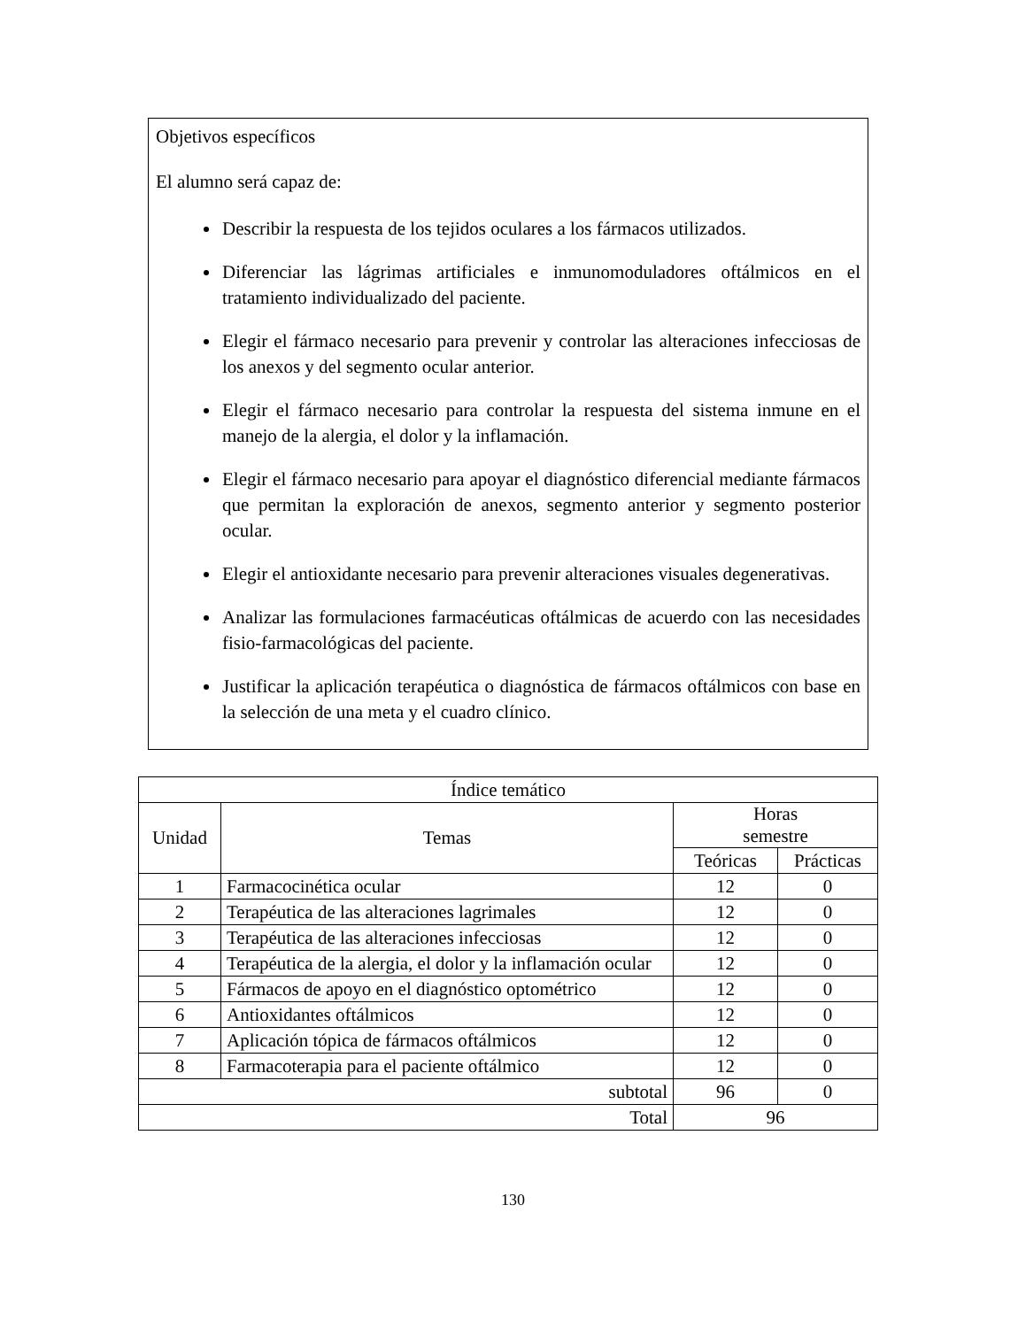Objetivos específicos
El alumno será capaz de:
Describir la respuesta de los tejidos oculares a los fármacos utilizados.
Diferenciar las lágrimas artificiales e inmunomoduladores oftálmicos en el tratamiento individualizado del paciente.
Elegir el fármaco necesario para prevenir y controlar las alteraciones infecciosas de los anexos y del segmento ocular anterior.
Elegir el fármaco necesario para controlar la respuesta del sistema inmune en el manejo de la alergia, el dolor y la inflamación.
Elegir el fármaco necesario para apoyar el diagnóstico diferencial mediante fármacos que permitan la exploración de anexos, segmento anterior y segmento posterior ocular.
Elegir el antioxidante necesario para prevenir alteraciones visuales degenerativas.
Analizar las formulaciones farmacéuticas oftálmicas de acuerdo con las necesidades fisio-farmacológicas del paciente.
Justificar la aplicación terapéutica o diagnóstica de fármacos oftálmicos con base en la selección de una meta y el cuadro clínico.
| Índice temático | | | |
| --- | --- | --- | --- |
| Unidad | Temas | Horas semestre | |
| | | Teóricas | Prácticas |
| 1 | Farmacocinética ocular | 12 | 0 |
| 2 | Terapéutica de las alteraciones lagrimales | 12 | 0 |
| 3 | Terapéutica de las alteraciones infecciosas | 12 | 0 |
| 4 | Terapéutica de la alergia, el dolor y la inflamación ocular | 12 | 0 |
| 5 | Fármacos de apoyo en el diagnóstico optométrico | 12 | 0 |
| 6 | Antioxidantes oftálmicos | 12 | 0 |
| 7 | Aplicación tópica de fármacos oftálmicos | 12 | 0 |
| 8 | Farmacoterapia para el paciente oftálmico | 12 | 0 |
| subtotal | | 96 | 0 |
| Total | | 96 | |
130